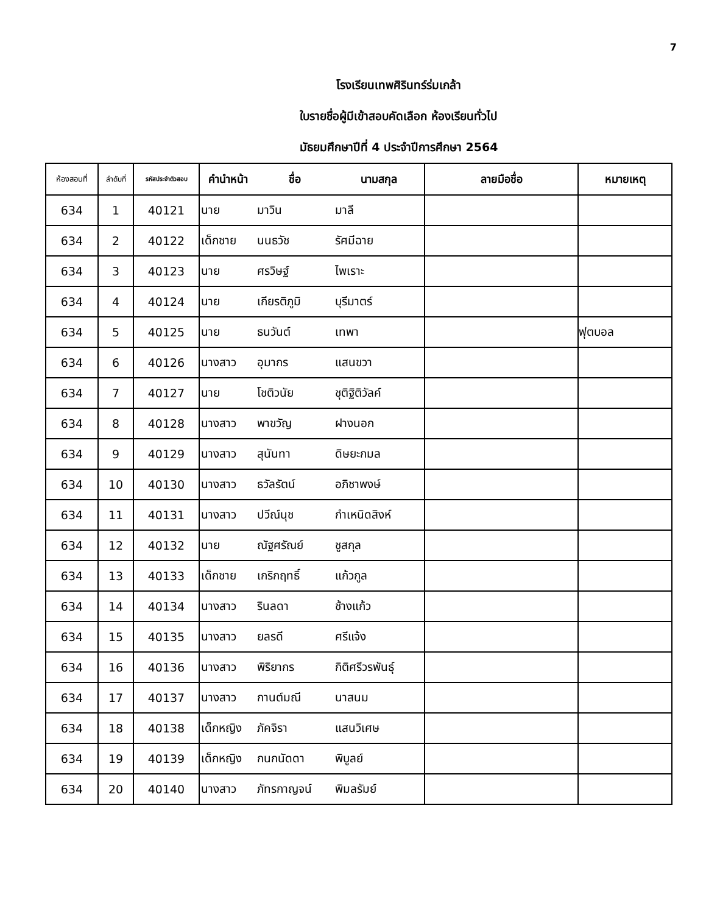7
โรงเรียนเทพศิรินทร์ร่มเกล้า
ใบรายชื่อผู้มีเข้าสอบคัดเลือก ห้องเรียนทั่วไป
มัธยมศึกษาปีที่ 4 ประจำปีการศึกษา 2564
| ห้องสอบที่ | ลำดับที่ | รหัสประจำตัวสอบ | คำนำหน้า | ชื่อ | นามสกุล | ลายมือชื่อ | หมายเหตุ |
| --- | --- | --- | --- | --- | --- | --- | --- |
| 634 | 1 | 40121 | นาย | มาวิน | มาลี | | |
| 634 | 2 | 40122 | เด็กชาย | นนธวัช | รัศมีฉาย | | |
| 634 | 3 | 40123 | นาย | ศรวิษฐ์ | ไพเราะ | | |
| 634 | 4 | 40124 | นาย | เกียรติภูมิ | บุรีมาตร์ | | |
| 634 | 5 | 40125 | นาย | ธนวันต์ | เทพา | | ฟุตบอล |
| 634 | 6 | 40126 | นางสาว | อุมากร | แสนขวา | | |
| 634 | 7 | 40127 | นาย | โชติวนัย | ชุติฐิติวัลค์ | | |
| 634 | 8 | 40128 | นางสาว | พาขวัญ | ฝางนอก | | |
| 634 | 9 | 40129 | นางสาว | สุนันทา | ดิษยะกมล | | |
| 634 | 10 | 40130 | นางสาว | ธวัลรัตน์ | อภิชาพงษ์ | | |
| 634 | 11 | 40131 | นางสาว | ปวีณ์นุช | กำเหนิดสิงห์ | | |
| 634 | 12 | 40132 | นาย | ณัฐศรัณย์ | ชูสกุล | | |
| 634 | 13 | 40133 | เด็กชาย | เกริกฤทธิ์ | แก้วกูล | | |
| 634 | 14 | 40134 | นางสาว | รินลดา | ช้างแก้ว | | |
| 634 | 15 | 40135 | นางสาว | ยลรดี | ศรีแจ้ง | | |
| 634 | 16 | 40136 | นางสาว | พิริยากร | กิติศรีวรพันธุ์ | | |
| 634 | 17 | 40137 | นางสาว | กานต์มณี | นาสนม | | |
| 634 | 18 | 40138 | เด็กหญิง | ภัคจิรา | แสนวิเศษ | | |
| 634 | 19 | 40139 | เด็กหญิง | กนกนัดดา | พิบูลย์ | | |
| 634 | 20 | 40140 | นางสาว | ภัทรกาญจน์ | พิมลรัมย์ | | |